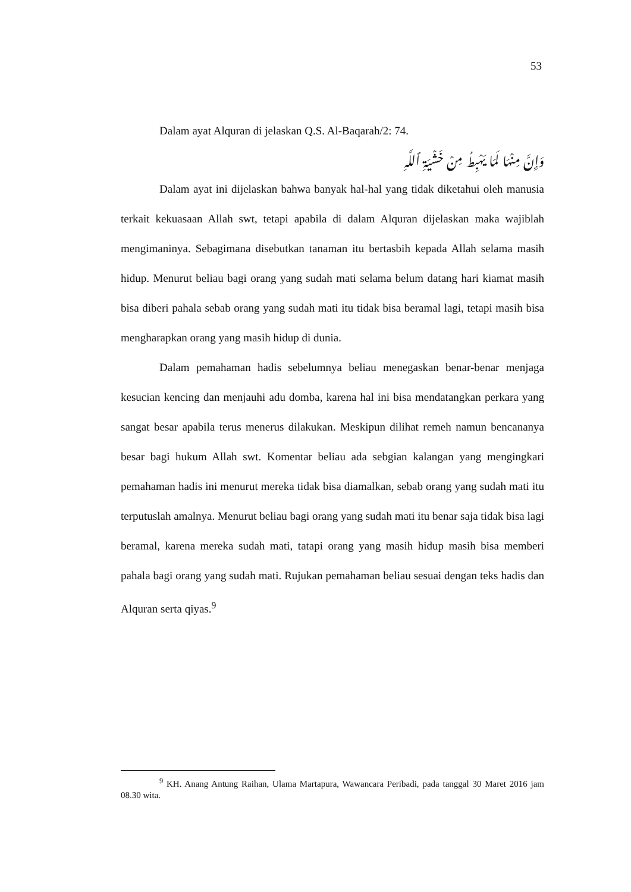53
Dalam ayat Alquran di jelaskan Q.S. Al-Baqarah/2: 74.
وَإِنَّ مِنْهَا لَمَا يَهْبِطُ مِنْ خَشْيَةِ ٱللَّهِ
Dalam ayat ini dijelaskan bahwa banyak hal-hal yang tidak diketahui oleh manusia terkait kekuasaan Allah swt, tetapi apabila di dalam Alquran dijelaskan maka wajiblah mengimaninya. Sebagimana disebutkan tanaman itu bertasbih kepada Allah selama masih hidup. Menurut beliau bagi orang yang sudah mati selama belum datang hari kiamat masih bisa diberi pahala sebab orang yang sudah mati itu tidak bisa beramal lagi, tetapi masih bisa mengharapkan orang yang masih hidup di dunia.
Dalam pemahaman hadis sebelumnya beliau menegaskan benar-benar menjaga kesucian kencing dan menjauhi adu domba, karena hal ini bisa mendatangkan perkara yang sangat besar apabila terus menerus dilakukan. Meskipun dilihat remeh namun bencananya besar bagi hukum Allah swt. Komentar beliau ada sebgian kalangan yang mengingkari pemahaman hadis ini menurut mereka tidak bisa diamalkan, sebab orang yang sudah mati itu terputuslah amalnya. Menurut beliau bagi orang yang sudah mati itu benar saja tidak bisa lagi beramal, karena mereka sudah mati, tatapi orang yang masih hidup masih bisa memberi pahala bagi orang yang sudah mati. Rujukan pemahaman beliau sesuai dengan teks hadis dan Alquran serta qiyas.<sup>9</sup>
<sup>9</sup> KH. Anang Antung Raihan, Ulama Martapura, Wawancara Peribadi, pada tanggal 30 Maret 2016 jam 08.30 wita.